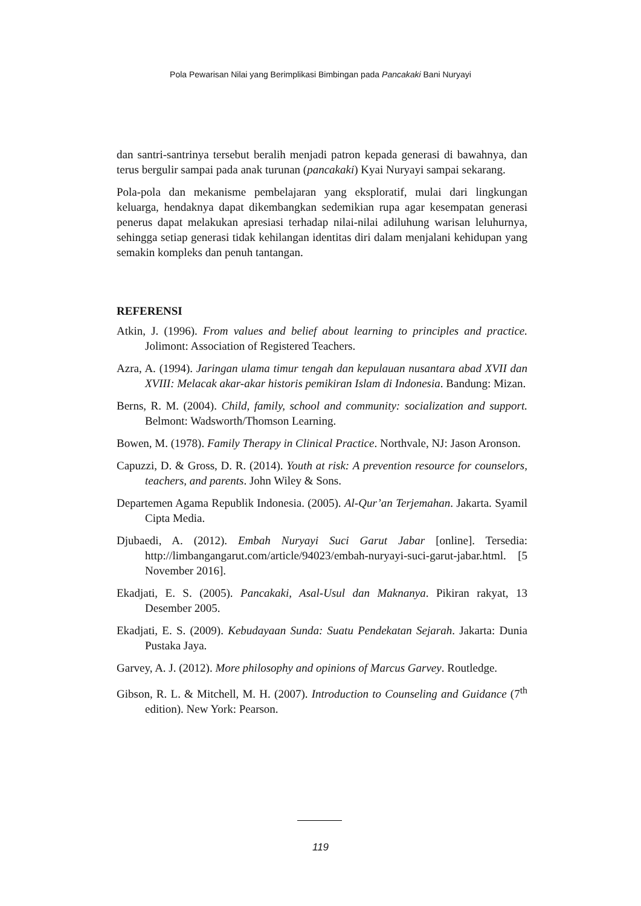Pola Pewarisan Nilai yang Berimplikasi Bimbingan pada Pancakaki Bani Nuryayi
dan santri-santrinya tersebut beralih menjadi patron kepada generasi di bawahnya, dan terus bergulir sampai pada anak turunan (pancakaki) Kyai Nuryayi sampai sekarang.
Pola-pola dan mekanisme pembelajaran yang eksploratif, mulai dari lingkungan keluarga, hendaknya dapat dikembangkan sedemikian rupa agar kesempatan generasi penerus dapat melakukan apresiasi terhadap nilai-nilai adiluhung warisan leluhurnya, sehingga setiap generasi tidak kehilangan identitas diri dalam menjalani kehidupan yang semakin kompleks dan penuh tantangan.
REFERENSI
Atkin, J. (1996). From values and belief about learning to principles and practice. Jolimont: Association of Registered Teachers.
Azra, A. (1994). Jaringan ulama timur tengah dan kepulauan nusantara abad XVII dan XVIII: Melacak akar-akar historis pemikiran Islam di Indonesia. Bandung: Mizan.
Berns, R. M. (2004). Child, family, school and community: socialization and support. Belmont: Wadsworth/Thomson Learning.
Bowen, M. (1978). Family Therapy in Clinical Practice. Northvale, NJ: Jason Aronson.
Capuzzi, D. & Gross, D. R. (2014). Youth at risk: A prevention resource for counselors, teachers, and parents. John Wiley & Sons.
Departemen Agama Republik Indonesia. (2005). Al-Qur’an Terjemahan. Jakarta. Syamil Cipta Media.
Djubaedi, A. (2012). Embah Nuryayi Suci Garut Jabar [online]. Tersedia: http://limbangangarut.com/article/94023/embah-nuryayi-suci-garut-jabar.html. [5 November 2016].
Ekadjati, E. S. (2005). Pancakaki, Asal-Usul dan Maknanya. Pikiran rakyat, 13 Desember 2005.
Ekadjati, E. S. (2009). Kebudayaan Sunda: Suatu Pendekatan Sejarah. Jakarta: Dunia Pustaka Jaya.
Garvey, A. J. (2012). More philosophy and opinions of Marcus Garvey. Routledge.
Gibson, R. L. & Mitchell, M. H. (2007). Introduction to Counseling and Guidance (7<sup>th</sup> edition). New York: Pearson.
119